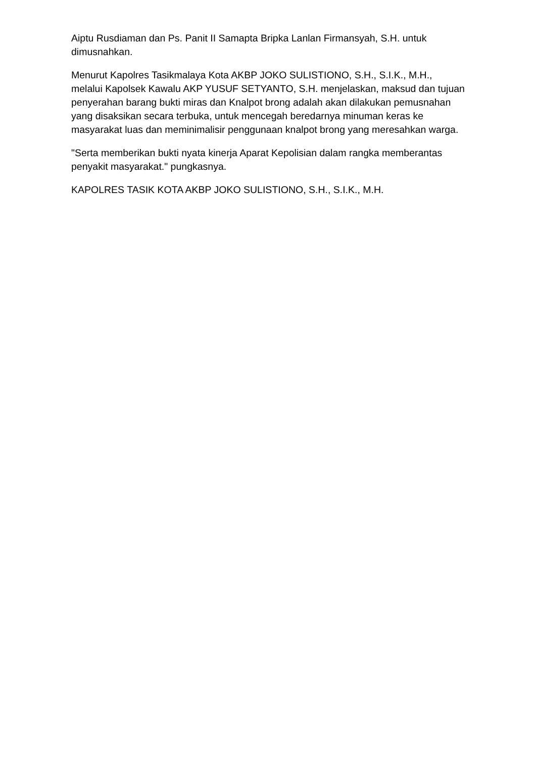Aiptu Rusdiaman dan Ps. Panit II Samapta Bripka Lanlan Firmansyah, S.H. untuk dimusnahkan.
Menurut Kapolres Tasikmalaya Kota AKBP JOKO SULISTIONO, S.H., S.I.K., M.H., melalui Kapolsek Kawalu AKP YUSUF SETYANTO, S.H. menjelaskan, maksud dan tujuan penyerahan barang bukti miras dan Knalpot brong adalah akan dilakukan pemusnahan yang disaksikan secara terbuka, untuk mencegah beredarnya minuman keras ke masyarakat luas dan meminimalisir penggunaan knalpot brong yang meresahkan warga.
"Serta memberikan bukti nyata kinerja Aparat Kepolisian dalam rangka memberantas penyakit masyarakat." pungkasnya.
KAPOLRES TASIK KOTA AKBP JOKO SULISTIONO, S.H., S.I.K., M.H.